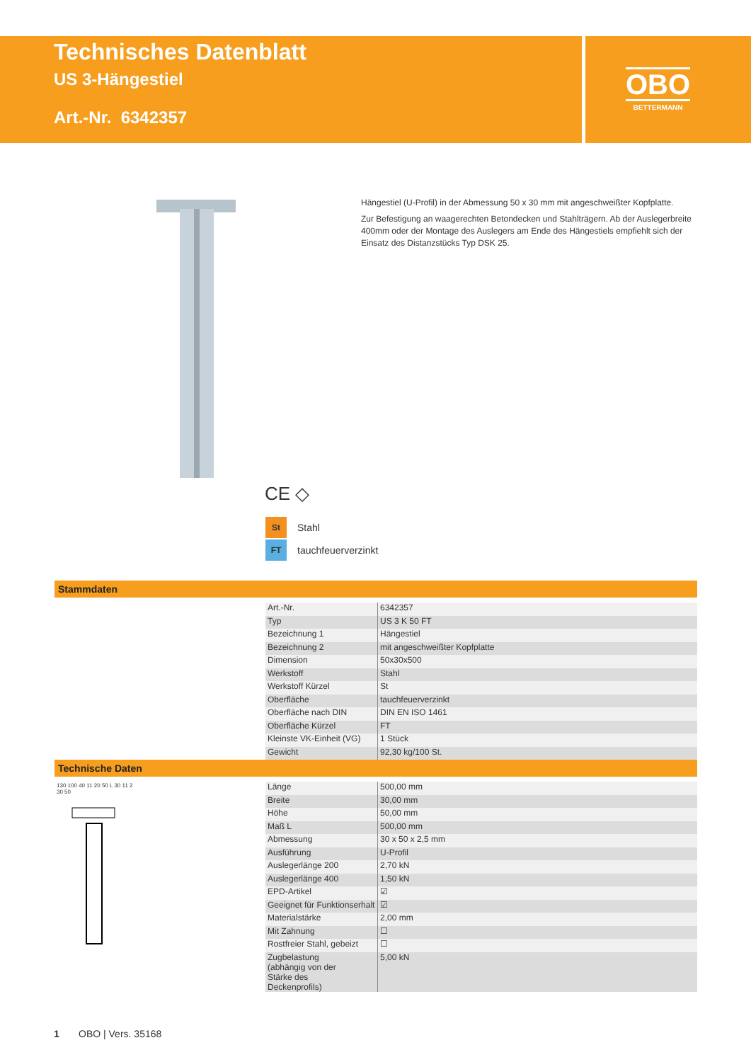Technisches Datenblatt
US 3-Hängestiel
Art.-Nr. 6342357
OBO
BETTERMANN
Hängestiel (U-Profil) in der Abmessung 50 x 30 mm mit angeschweißter Kopfplatte.
Zur Befestigung an waagerechten Betondecken und Stahlträgern. Ab der Auslegerbreite 400mm oder der Montage des Auslegers am Ende des Hängestiels empfiehlt sich der Einsatz des Distanzstücks Typ DSK 25.
CE ◇
St Stahl
FT tauchfeuerverzinkt
Stammdaten
| Art.-Nr. | 6342357 |
| Typ | US 3 K 50 FT |
| Bezeichnung 1 | Hängestiel |
| Bezeichnung 2 | mit angeschweißter Kopfplatte |
| Dimension | 50x30x500 |
| Werkstoff | Stahl |
| Werkstoff Kürzel | St |
| Oberfläche | tauchfeuerverzinkt |
| Oberfläche nach DIN | DIN EN ISO 1461 |
| Oberfläche Kürzel | FT |
| Kleinste VK-Einheit (VG) | 1 Stück |
| Gewicht | 92,30 kg/100 St. |
Technische Daten
130 100 40 11 20 50 L 30 11 2 30 50
| Länge | 500,00 mm |
| Breite | 30,00 mm |
| Höhe | 50,00 mm |
| Maß L | 500,00 mm |
| Abmessung | 30 x 50 x 2,5 mm |
| Ausführung | U-Profil |
| Auslegerlänge 200 | 2,70 kN |
| Auslegerlänge 400 | 1,50 kN |
| EPD-Artikel | ☑ |
| Geeignet für Funktionserhalt | ☑ |
| Materialstärke | 2,00 mm |
| Mit Zahnung | ☐ |
| Rostfreier Stahl, gebeizt | ☐ |
| Zugbelastung (abhängig von der Stärke des Deckenprofils) | 5,00 kN |
1 OBO | Vers. 35168